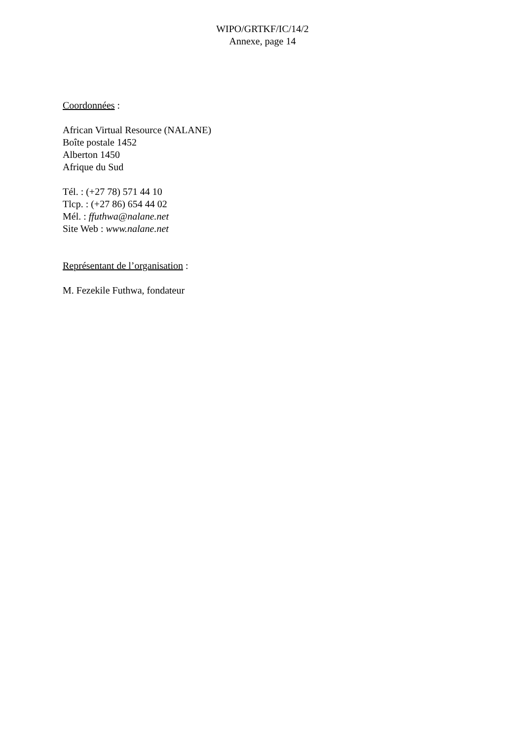WIPO/GRTKF/IC/14/2
Annexe, page 14
Coordonnées :
African Virtual Resource (NALANE)
Boîte postale 1452
Alberton 1450
Afrique du Sud
Tél. : (+27 78) 571 44 10
Tlcp. : (+27 86) 654 44 02
Mél. : ffuthwa@nalane.net
Site Web : www.nalane.net
Représentant de l’organisation :
M. Fezekile Futhwa, fondateur